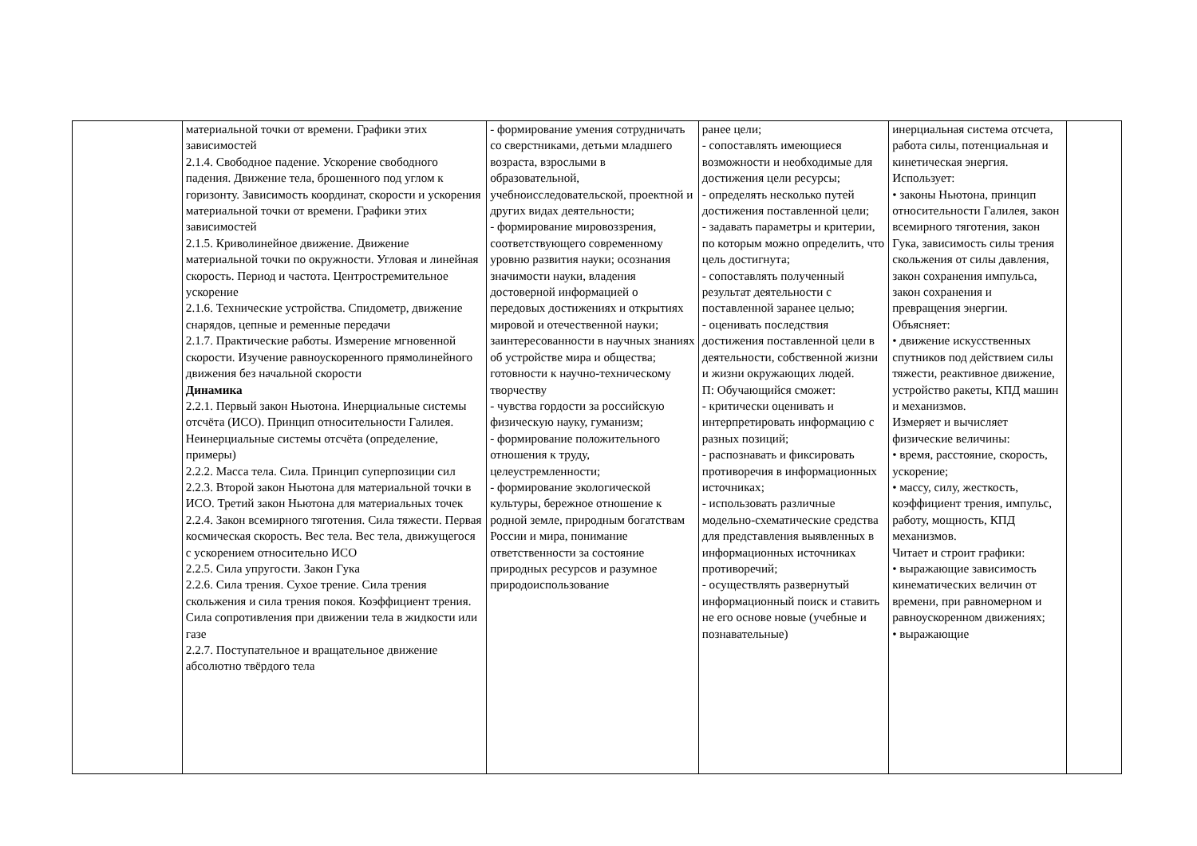| | материальной точки от времени. Графики этих зависимостей 2.1.4. Свободное падение. Ускорение свободного падения. Движение тела, брошенного под углом к горизонту. Зависимость координат, скорости и ускорения материальной точки от времени. Графики этих зависимостей 2.1.5. Криволинейное движение. Движение материальной точки по окружности. Угловая и линейная скорость. Период и частота. Центростремительное ускорение 2.1.6. Технические устройства. Спидометр, движение снарядов, цепные и ременные передачи 2.1.7. Практические работы. Измерение мгновенной скорости. Изучение равноускоренного прямолинейного движения без начальной скорости Динамика 2.2.1. Первый закон Ньютона. Инерциальные системы отсчёта (ИСО). Принцип относительности Галилея. Неинерциальные системы отсчёта (определение, примеры) 2.2.2. Масса тела. Сила. Принцип суперпозиции сил 2.2.3. Второй закон Ньютона для материальной точки в ИСО. Третий закон Ньютона для материальных точек 2.2.4. Закон всемирного тяготения. Сила тяжести. Первая космическая скорость. Вес тела. Вес тела, движущегося с ускорением относительно ИСО 2.2.5. Сила упругости. Закон Гука 2.2.6. Сила трения. Сухое трение. Сила трения скольжения и сила трения покоя. Коэффициент трения. Сила сопротивления при движении тела в жидкости или газе 2.2.7. Поступательное и вращательное движение абсолютно твёрдого тела | - формирование умения сотрудничать со сверстниками, детьми младшего возраста, взрослыми в образовательной, учебноисследовательской, проектной и других видах деятельности; - формирование мировоззрения, соответствующего современному уровню развития науки; осознания значимости науки, владения достоверной информацией о передовых достижениях и открытиях мировой и отечественной науки; заинтересованности в научных знаниях об устройстве мира и общества; готовности к научно-техническому творчеству - чувства гордости за российскую физическую науку, гуманизм; - формирование положительного отношения к труду, целеустремленности; - формирование экологической культуры, бережное отношение к родной земле, природным богатствам России и мира, понимание ответственности за состояние природных ресурсов и разумное природоиспользование | ранее цели; - сопоставлять имеющиеся возможности и необходимые для достижения цели ресурсы; - определять несколько путей достижения поставленной цели; - задавать параметры и критерии, по которым можно определить, что цель достигнута; - сопоставлять полученный результат деятельности с поставленной заранее целью; - оценивать последствия достижения поставленной цели в деятельности, собственной жизни и жизни окружающих людей. П: Обучающийся сможет: - критически оценивать и интерпретировать информацию с разных позиций; - распознавать и фиксировать противоречия в информационных источниках; - использовать различные модельно-схематические средства для представления выявленных в информационных источниках противоречий; - осуществлять развернутый информационный поиск и ставить не его основе новые (учебные и познавательные) | инерциальная система отсчета, работа силы, потенциальная и кинетическая энергия. Использует: • законы Ньютона, принцип относительности Галилея, закон всемирного тяготения, закон Гука, зависимость силы трения скольжения от силы давления, закон сохранения импульса, закон сохранения и превращения энергии. Объясняет: • движение искусственных спутников под действием силы тяжести, реактивное движение, устройство ракеты, КПД машин и механизмов. Измеряет и вычисляет физические величины: • время, расстояние, скорость, ускорение; • массу, силу, жесткость, коэффициент трения, импульс, работу, мощность, КПД механизмов. Читает и строит графики: • выражающие зависимость кинематических величин от времени, при равномерном и равноускоренном движениях; • выражающие | |